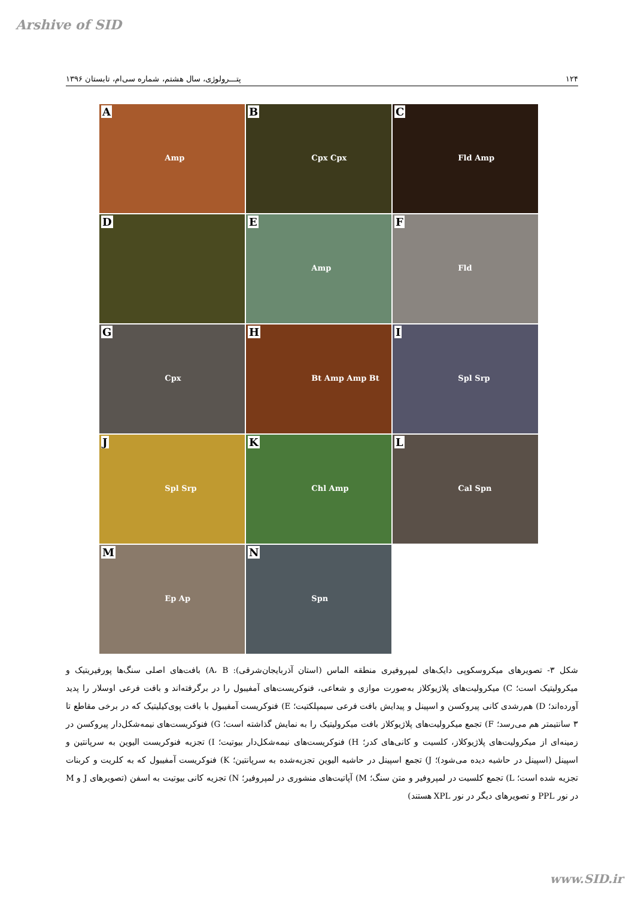Arshive of SID
۱۲۴ پتـــرولوژی، سال هشتم، شماره سی‌ام، تابستان ۱۳۹۶
A
Amp
B
Cpx Cpx
C
Fld Amp
D
E
Amp
F
Fld
G
Cpx
H
Bt Amp Amp Bt
I
Spl Srp
J
Spl Srp
K
Chl Amp
L
Cal Spn
M
Ep Ap
N
Spn
شکل ۳- تصویرهای میکروسکوپی دایک‌های لمپروفیری منطقه الماس (استان آذربایجان‌شرقی): A، B) بافت‌های اصلی سنگ‌ها پورفیریتیک و میکرولیتیک است؛ C) میکرولیت‌های پلاژیوکلاز به‌صورت موازی و شعاعی، فنوکریست‌های آمفیبول را در برگرفته‌اند و بافت فرعی اوسلار را پدید آورده‌اند؛ D) هم‌رشدی کانی پیروکسن و اسپینل و پیدایش بافت فرعی سیمپلکتیت؛ E) فنوکریست آمفیبول با بافت پوی‌کیلیتیک که در برخی مقاطع تا ۳ سانتیمتر هم می‌رسد؛ F) تجمع میکرولیت‌های پلاژیوکلاز بافت میکرولیتیک را به نمایش گذاشته است؛ G) فنوکریست‌های نیمه‌شکل‌دار پیروکسن در زمینه‌ای از میکرولیت‌های پلاژیوکلاز، کلسیت و کانی‌های کدر؛ H) فنوکریست‌های نیمه‌شکل‌دار بیوتیت؛ I) تجزیه فنوکریست الیوین به سرپانتین و اسپینل (اسپینل در حاشیه دیده می‌شود)؛ J) تجمع اسپینل در حاشیه الیوین تجزیه‌شده به سرپانتین؛ K) فنوکریست آمفیبول که به کلریت و کربنات تجزیه شده است؛ L) تجمع کلسیت در لمپروفیر و متن سنگ؛ M) آپاتیت‌های منشوری در لمپروفیر؛ N) تجزیه کانی بیوتیت به اسفن (تصویرهای J و M در نور PPL و تصویرهای دیگر در نور XPL هستند)
www.SID.ir